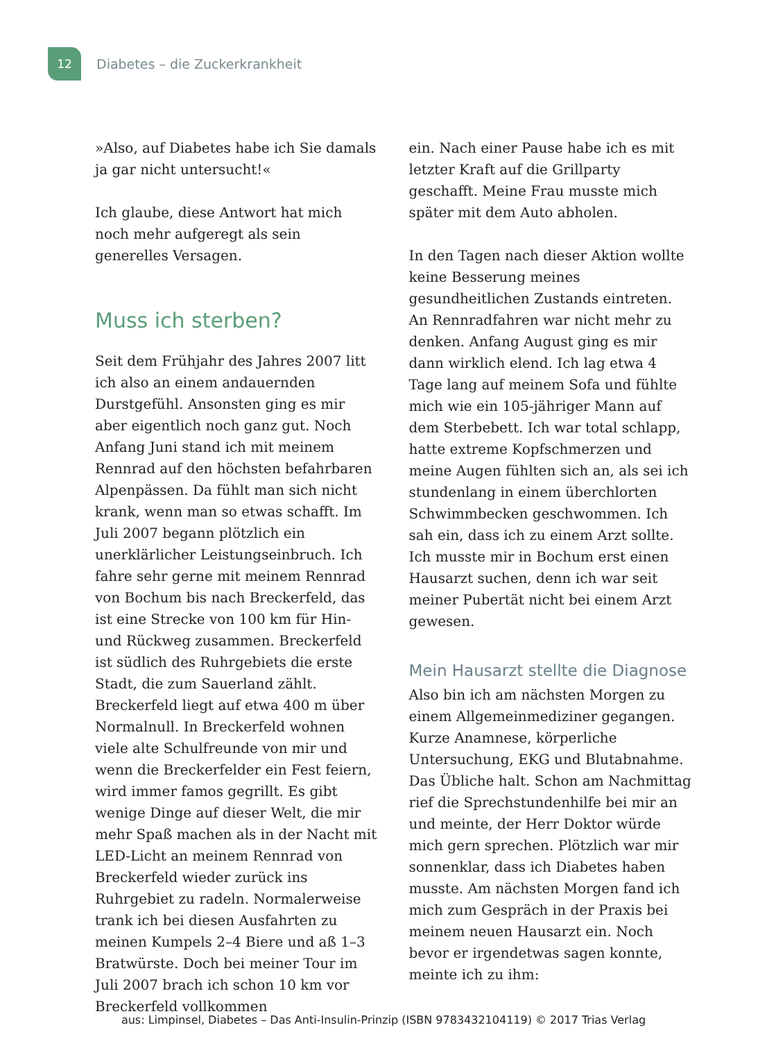12
Diabetes – die Zuckerkrankheit
»Also, auf Diabetes habe ich Sie damals ja gar nicht untersucht!«
Ich glaube, diese Antwort hat mich noch mehr aufgeregt als sein generelles Versagen.
Muss ich sterben?
Seit dem Frühjahr des Jahres 2007 litt ich also an einem andauernden Durstgefühl. Ansonsten ging es mir aber eigentlich noch ganz gut. Noch Anfang Juni stand ich mit meinem Rennrad auf den höchsten befahrbaren Alpenpässen. Da fühlt man sich nicht krank, wenn man so etwas schafft. Im Juli 2007 begann plötzlich ein unerklärlicher Leistungseinbruch. Ich fahre sehr gerne mit meinem Rennrad von Bochum bis nach Breckerfeld, das ist eine Strecke von 100 km für Hin- und Rückweg zusammen. Breckerfeld ist südlich des Ruhrgebiets die erste Stadt, die zum Sauerland zählt. Breckerfeld liegt auf etwa 400 m über Normalnull. In Breckerfeld wohnen viele alte Schulfreunde von mir und wenn die Breckerfelder ein Fest feiern, wird immer famos gegrillt. Es gibt wenige Dinge auf dieser Welt, die mir mehr Spaß machen als in der Nacht mit LED-Licht an meinem Rennrad von Breckerfeld wieder zurück ins Ruhrgebiet zu radeln. Normalerweise trank ich bei diesen Ausfahrten zu meinen Kumpels 2–4 Biere und aß 1–3 Bratwürste. Doch bei meiner Tour im Juli 2007 brach ich schon 10 km vor Breckerfeld vollkommen
ein. Nach einer Pause habe ich es mit letzter Kraft auf die Grillparty geschafft. Meine Frau musste mich später mit dem Auto abholen.
In den Tagen nach dieser Aktion wollte keine Besserung meines gesundheitlichen Zustands eintreten. An Rennradfahren war nicht mehr zu denken. Anfang August ging es mir dann wirklich elend. Ich lag etwa 4 Tage lang auf meinem Sofa und fühlte mich wie ein 105-jähriger Mann auf dem Sterbebett. Ich war total schlapp, hatte extreme Kopfschmerzen und meine Augen fühlten sich an, als sei ich stundenlang in einem überchlorten Schwimmbecken geschwommen. Ich sah ein, dass ich zu einem Arzt sollte. Ich musste mir in Bochum erst einen Hausarzt suchen, denn ich war seit meiner Pubertät nicht bei einem Arzt gewesen.
Mein Hausarzt stellte die Diagnose
Also bin ich am nächsten Morgen zu einem Allgemeinmediziner gegangen. Kurze Anamnese, körperliche Untersuchung, EKG und Blutabnahme. Das Übliche halt. Schon am Nachmittag rief die Sprechstundenhilfe bei mir an und meinte, der Herr Doktor würde mich gern sprechen. Plötzlich war mir sonnenklar, dass ich Diabetes haben musste. Am nächsten Morgen fand ich mich zum Gespräch in der Praxis bei meinem neuen Hausarzt ein. Noch bevor er irgendetwas sagen konnte, meinte ich zu ihm:
aus: Limpinsel, Diabetes – Das Anti-Insulin-Prinzip (ISBN 9783432104119) © 2017 Trias Verlag